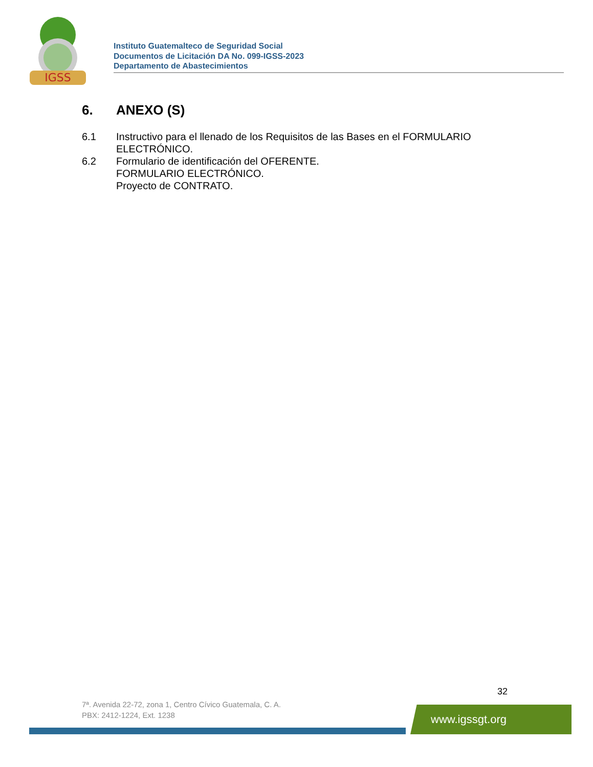IGSS
Instituto Guatemalteco de Seguridad Social
Documentos de Licitación DA No. 099-IGSS-2023
Departamento de Abastecimientos
6. ANEXO (S)
6.1 Instructivo para el llenado de los Requisitos de las Bases en el FORMULARIO ELECTRÓNICO.
6.2 Formulario de identificación del OFERENTE.
FORMULARIO ELECTRÓNICO.
Proyecto de CONTRATO.
32
7ª. Avenida 22-72, zona 1, Centro Cívico Guatemala, C. A.
PBX: 2412-1224, Ext. 1238
www.igssgt.org